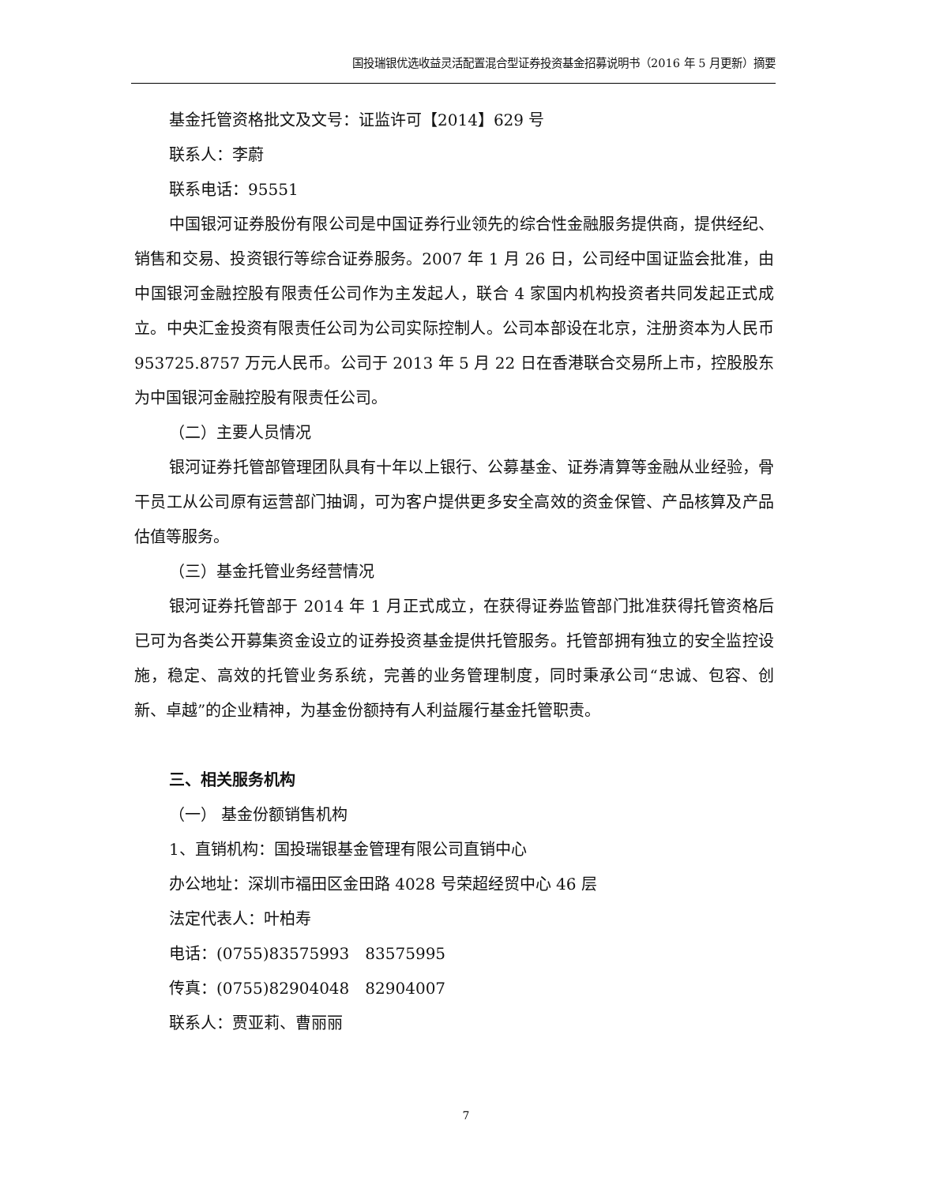国投瑞银优选收益灵活配置混合型证券投资基金招募说明书（2016 年 5 月更新）摘要
基金托管资格批文及文号：证监许可【2014】629 号
联系人：李蔚
联系电话：95551
中国银河证券股份有限公司是中国证券行业领先的综合性金融服务提供商，提供经纪、销售和交易、投资银行等综合证券服务。2007 年 1 月 26 日，公司经中国证监会批准，由中国银河金融控股有限责任公司作为主发起人，联合 4 家国内机构投资者共同发起正式成立。中央汇金投资有限责任公司为公司实际控制人。公司本部设在北京，注册资本为人民币 953725.8757 万元人民币。公司于 2013 年 5 月 22 日在香港联合交易所上市，控股股东为中国银河金融控股有限责任公司。
（二）主要人员情况
银河证券托管部管理团队具有十年以上银行、公募基金、证券清算等金融从业经验，骨干员工从公司原有运营部门抽调，可为客户提供更多安全高效的资金保管、产品核算及产品估值等服务。
（三）基金托管业务经营情况
银河证券托管部于 2014 年 1 月正式成立，在获得证券监管部门批准获得托管资格后已可为各类公开募集资金设立的证券投资基金提供托管服务。托管部拥有独立的安全监控设施，稳定、高效的托管业务系统，完善的业务管理制度，同时秉承公司“忠诚、包容、创新、卓越”的企业精神，为基金份额持有人利益履行基金托管职责。
三、相关服务机构
（一） 基金份额销售机构
1、直销机构：国投瑞银基金管理有限公司直销中心
办公地址：深圳市福田区金田路 4028 号荣超经贸中心 46 层
法定代表人：叶柏寿
电话：(0755)83575993　83575995
传真：(0755)82904048　82904007
联系人：贾亚莉、曹丽丽
7